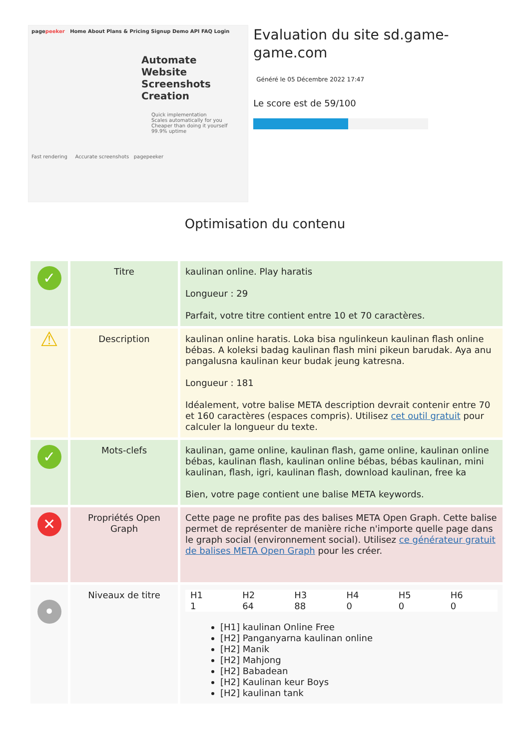pagepeeker Home About Plans & Pricing Signup Demo API FAQ Login
Automate Website Screenshots Creation
Quick implementation
Scales automatically for you
Cheaper than doing it yourself
99.9% uptime
Fast rendering Accurate screenshots pagepeeker
Evaluation du site sd.game-game.com
Généré le 05 Décembre 2022 17:47
Le score est de 59/100
Optimisation du contenu
| ✓ | Titre | kaulinan online. Play haratis Longueur : 29 Parfait, votre titre contient entre 10 et 70 caractères. |
| ⚠ | Description | kaulinan online haratis. Loka bisa ngulinkeun kaulinan flash online bébas. A koleksi badag kaulinan flash mini pikeun barudak. Aya anu pangalusna kaulinan keur budak jeung katresna. Longueur : 181 Idéalement, votre balise META description devrait contenir entre 70 et 160 caractères (espaces compris). Utilisez cet outil gratuit pour calculer la longueur du texte. |
| ✓ | Mots-clefs | kaulinan, game online, kaulinan flash, game online, kaulinan online bébas, kaulinan flash, kaulinan online bébas, bébas kaulinan, mini kaulinan, flash, igri, kaulinan flash, download kaulinan, free ka Bien, votre page contient une balise META keywords. |
| ✕ | Propriétés Open Graph | Cette page ne profite pas des balises META Open Graph. Cette balise permet de représenter de manière riche n'importe quelle page dans le graph social (environnement social). Utilisez ce générateur gratuit de balises META Open Graph pour les créer. |
| • | Niveaux de titre | / H1 / H2 / H3 / H4 / H5 / H6 / / 1 / 64 / 88 / 0 / 0 / 0 / [H1] kaulinan Online Free [H2] Panganyarna kaulinan online [H2] Manik [H2] Mahjong [H2] Babadean [H2] Kaulinan keur Boys [H2] kaulinan tank |